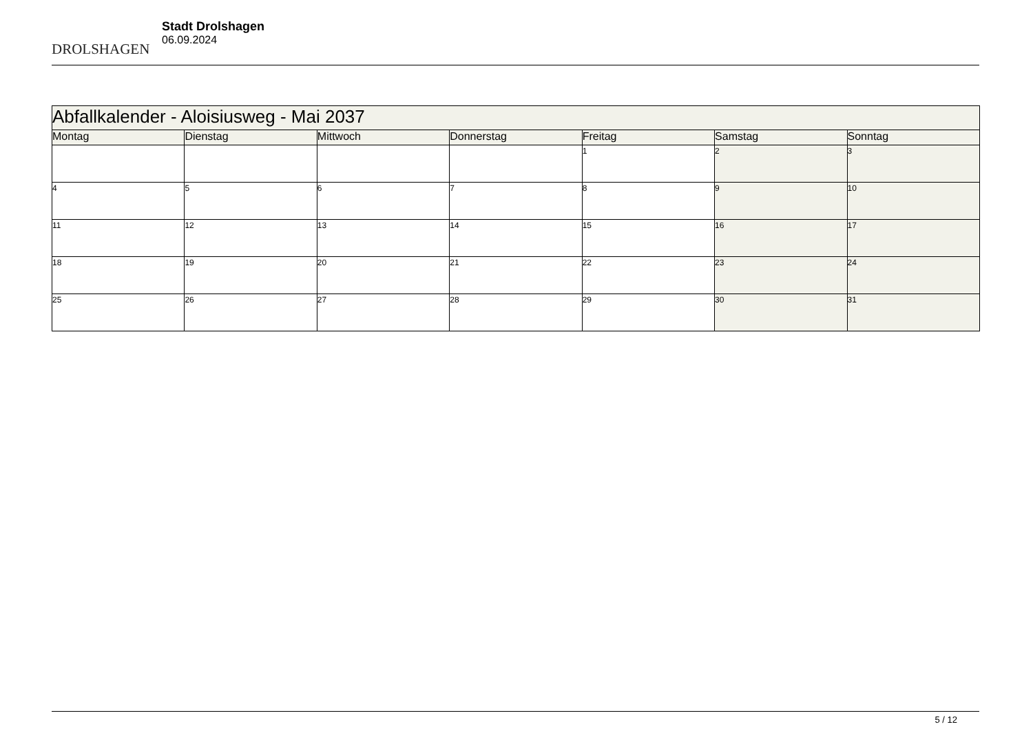DROLSHAGEN
Stadt Drolshagen
06.09.2024
| Abfallkalender - Aloisiusweg - Mai 2037 | | | | | | |
| Montag | Dienstag | Mittwoch | Donnerstag | Freitag | Samstag | Sonntag |
| | | | | 1 | 2 | 3 |
| 4 | 5 | 6 | 7 | 8 | 9 | 10 |
| 11 | 12 | 13 | 14 | 15 | 16 | 17 |
| 18 | 19 | 20 | 21 | 22 | 23 | 24 |
| 25 | 26 | 27 | 28 | 29 | 30 | 31 |
5 / 12